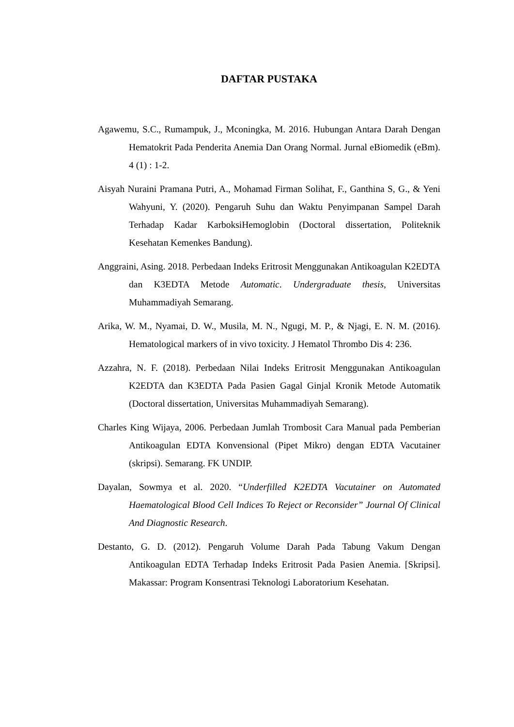DAFTAR PUSTAKA
Agawemu, S.C., Rumampuk, J., Mconingka, M. 2016. Hubungan Antara Darah Dengan Hematokrit Pada Penderita Anemia Dan Orang Normal. Jurnal eBiomedik (eBm). 4 (1) : 1-2.
Aisyah Nuraini Pramana Putri, A., Mohamad Firman Solihat, F., Ganthina S, G., & Yeni Wahyuni, Y. (2020). Pengaruh Suhu dan Waktu Penyimpanan Sampel Darah Terhadap Kadar KarboksiHemoglobin (Doctoral dissertation, Politeknik Kesehatan Kemenkes Bandung).
Anggraini, Asing. 2018. Perbedaan Indeks Eritrosit Menggunakan Antikoagulan K2EDTA dan K3EDTA Metode Automatic. Undergraduate thesis, Universitas Muhammadiyah Semarang.
Arika, W. M., Nyamai, D. W., Musila, M. N., Ngugi, M. P., & Njagi, E. N. M. (2016). Hematological markers of in vivo toxicity. J Hematol Thrombo Dis 4: 236.
Azzahra, N. F. (2018). Perbedaan Nilai Indeks Eritrosit Menggunakan Antikoagulan K2EDTA dan K3EDTA Pada Pasien Gagal Ginjal Kronik Metode Automatik (Doctoral dissertation, Universitas Muhammadiyah Semarang).
Charles King Wijaya, 2006. Perbedaan Jumlah Trombosit Cara Manual pada Pemberian Antikoagulan EDTA Konvensional (Pipet Mikro) dengan EDTA Vacutainer (skripsi). Semarang. FK UNDIP.
Dayalan, Sowmya et al. 2020. “Underfilled K2EDTA Vacutainer on Automated Haematological Blood Cell Indices To Reject or Reconsider” Journal Of Clinical And Diagnostic Research.
Destanto, G. D. (2012). Pengaruh Volume Darah Pada Tabung Vakum Dengan Antikoagulan EDTA Terhadap Indeks Eritrosit Pada Pasien Anemia. [Skripsi]. Makassar: Program Konsentrasi Teknologi Laboratorium Kesehatan.